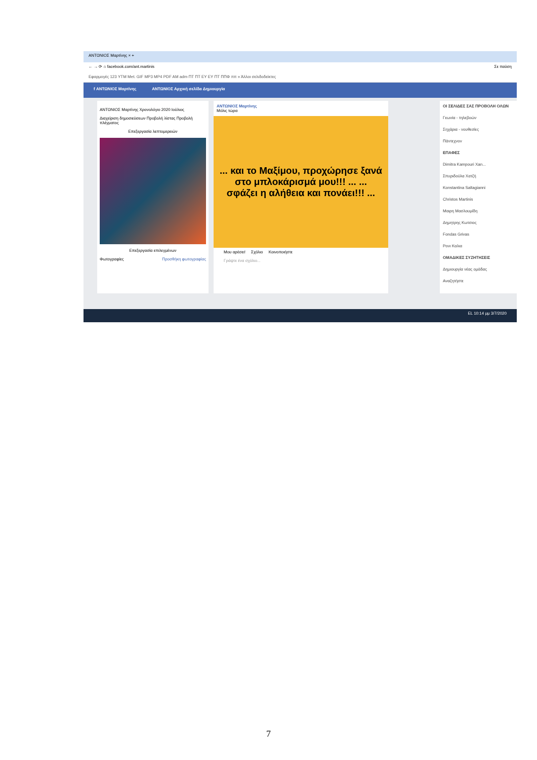ΑΝΤΩΝΙΟΣ Μαρτίνης × +
← → ⟳ ⌂ facebook.com/ant.martinis Σε παύση
Εφαρμογές 123 YTM Met. GIF MP3 MP4 PDF AM adm ΠΤ ΠΤ EY EY ΠΤ ΠΠΦ ππ » Άλλοι σελιδοδείκτες
f ΑΝΤΩΝΙΟΣ Μαρτίνης ΑΝΤΩΝΙΟΣ Αρχική σελίδα Δημιουργία
ΑΝΤΩΝΙΟΣ Μαρτίνης Χρονολόγιο 2020 Ιούλιος
Διαχείριση δημοσιεύσεων Προβολή λίστας Προβολή πλέγματος
Επεξεργασία λεπτομερειών
Επεξεργασία επιλεγμένων
Φωτογραφίες Προσθήκη φωτογραφίας
ΑΝΤΩΝΙΟΣ Μαρτίνης
Μόλις τώρα
... και το Μαξίμου, προχώρησε ξανά στο μπλοκάρισμά μου!!! ... ... σφάζει η αλήθεια και πονάει!!! ...
Μου αρέσει! Σχόλιο Κοινοποιήστε
Γράψτε ένα σχόλιο...
ΟΙ ΣΕΛΙΔΕΣ ΣΑΣ ΠΡΟΒΟΛΗ ΟΛΩΝ
Γεωνία - τηλεβοών
Σηχάρια - νουθεσίες
Πάντεχνον
ΕΠΑΦΕΣ
Dimitra Kampouri Xan...
Σπυριδούλα Χατζή
Konstantina Saltagianni
Christos Martinis
Μαιρη Μασλουμίδη
Δημητρης Κωτσιος
Fondas Grivas
Ρονι Καλια
ΟΜΑΔΙΚΕΣ ΣΥΖΗΤΗΣΕΙΣ
Δημιουργία νέας ομάδας
Αναζητήστε
EL 10:14 μμ 3/7/2020
7